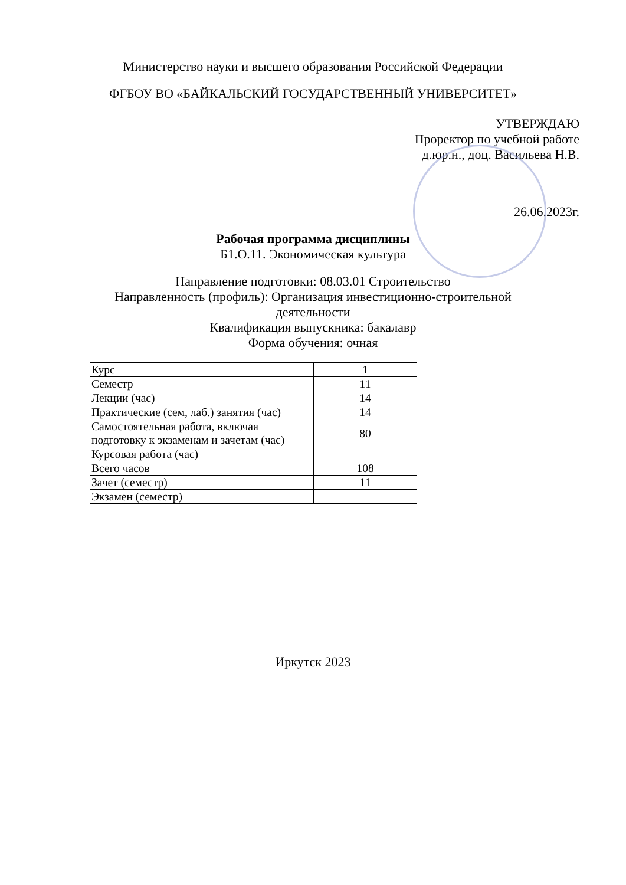Министерство науки и высшего образования Российской Федерации
ФГБОУ ВО «БАЙКАЛЬСКИЙ ГОСУДАРСТВЕННЫЙ УНИВЕРСИТЕТ»
УТВЕРЖДАЮ
Проректор по учебной работе
д.юр.н., доц. Васильева Н.В.
26.06.2023г.
Рабочая программа дисциплины
Б1.О.11. Экономическая культура
Направление подготовки: 08.03.01 Строительство
Направленность (профиль): Организация инвестиционно-строительной
деятельности
Квалификация выпускника: бакалавр
Форма обучения: очная
| Курс | 1 |
| Семестр | 11 |
| Лекции (час) | 14 |
| Практические (сем, лаб.) занятия (час) | 14 |
| Самостоятельная работа, включая подготовку к экзаменам и зачетам (час) | 80 |
| Курсовая работа (час) | |
| Всего часов | 108 |
| Зачет (семестр) | 11 |
| Экзамен (семестр) | |
Иркутск 2023